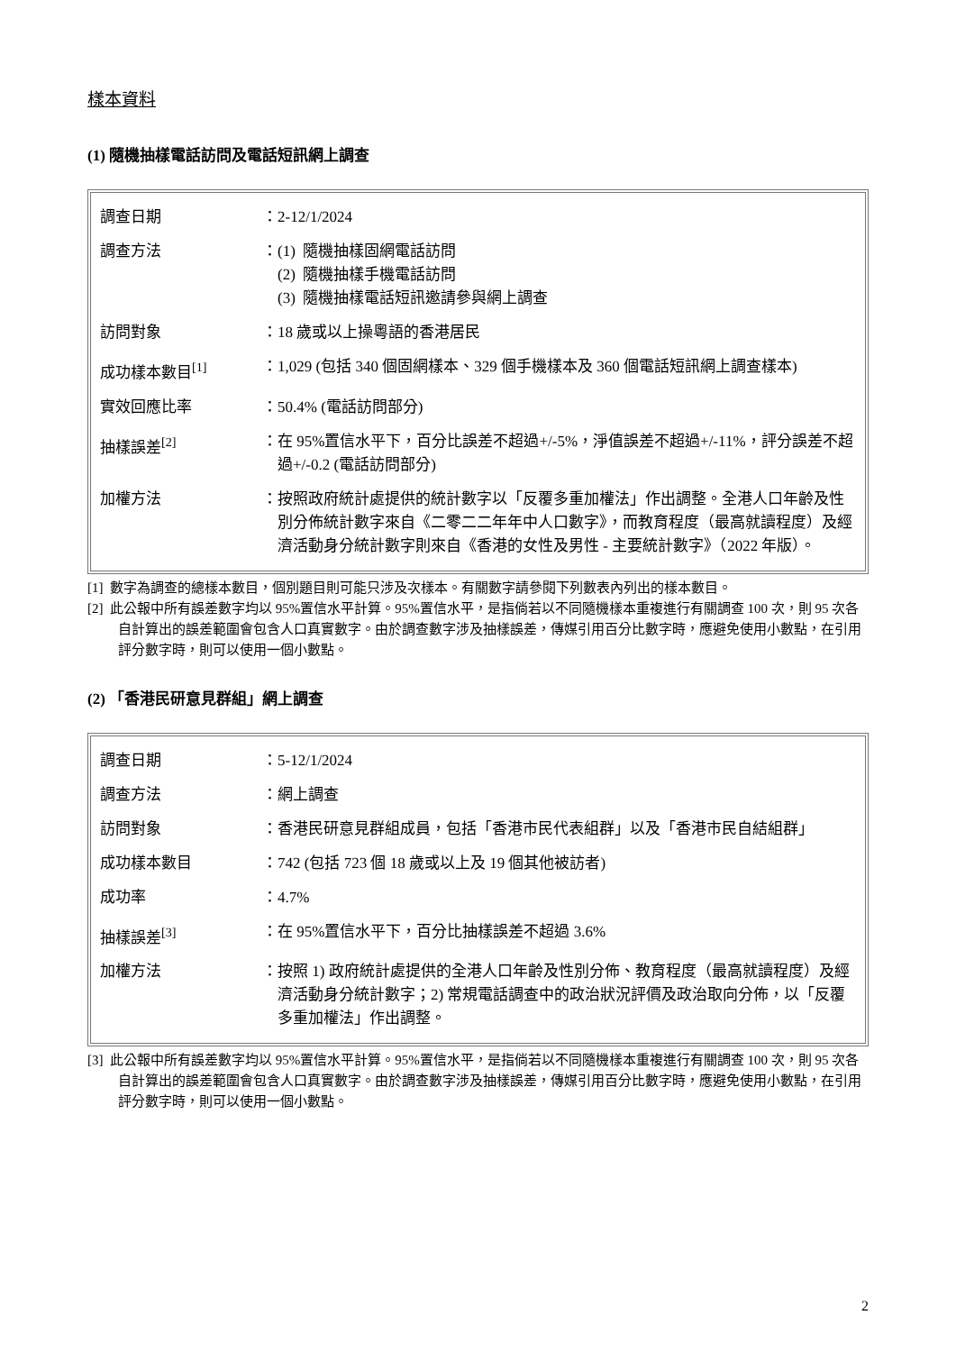樣本資料
(1) 隨機抽樣電話訪問及電話短訊網上調查
| 調查日期 | ： | 2-12/1/2024 |
| 調查方法 | ： | (1) 隨機抽樣固網電話訪問 (2) 隨機抽樣手機電話訪問 (3) 隨機抽樣電話短訊邀請參與網上調查 |
| 訪問對象 | ： | 18 歲或以上操粵語的香港居民 |
| 成功樣本數目<sup>[1]</sup> | ： | 1,029 (包括 340 個固網樣本、329 個手機樣本及 360 個電話短訊網上調查樣本) |
| 實效回應比率 | ： | 50.4% (電話訪問部分) |
| 抽樣誤差<sup>[2]</sup> | ： | 在 95%置信水平下，百分比誤差不超過+/-5%，淨值誤差不超過+/-11%，評分誤差不超過+/-0.2 (電話訪問部分) |
| 加權方法 | ： | 按照政府統計處提供的統計數字以「反覆多重加權法」作出調整。全港人口年齡及性別分佈統計數字來自《二零二二年年中人口數字》，而教育程度（最高就讀程度）及經濟活動身分統計數字則來自《香港的女性及男性 - 主要統計數字》（2022 年版）。 |
[1] 數字為調查的總樣本數目，個別題目則可能只涉及次樣本。有關數字請參閱下列數表內列出的樣本數目。
[2] 此公報中所有誤差數字均以 95%置信水平計算。95%置信水平，是指倘若以不同隨機樣本重複進行有關調查 100 次，則 95 次各自計算出的誤差範圍會包含人口真實數字。由於調查數字涉及抽樣誤差，傳媒引用百分比數字時，應避免使用小數點，在引用評分數字時，則可以使用一個小數點。
(2) 「香港民研意見群組」網上調查
| 調查日期 | ： | 5-12/1/2024 |
| 調查方法 | ： | 網上調查 |
| 訪問對象 | ： | 香港民研意見群組成員，包括「香港市民代表組群」以及「香港市民自結組群」 |
| 成功樣本數目 | ： | 742 (包括 723 個 18 歲或以上及 19 個其他被訪者) |
| 成功率 | ： | 4.7% |
| 抽樣誤差<sup>[3]</sup> | ： | 在 95%置信水平下，百分比抽樣誤差不超過 3.6% |
| 加權方法 | ： | 按照 1) 政府統計處提供的全港人口年齡及性別分佈、教育程度（最高就讀程度）及經濟活動身分統計數字；2) 常規電話調查中的政治狀況評價及政治取向分佈，以「反覆多重加權法」作出調整。 |
[3] 此公報中所有誤差數字均以 95%置信水平計算。95%置信水平，是指倘若以不同隨機樣本重複進行有關調查 100 次，則 95 次各自計算出的誤差範圍會包含人口真實數字。由於調查數字涉及抽樣誤差，傳媒引用百分比數字時，應避免使用小數點，在引用評分數字時，則可以使用一個小數點。
2